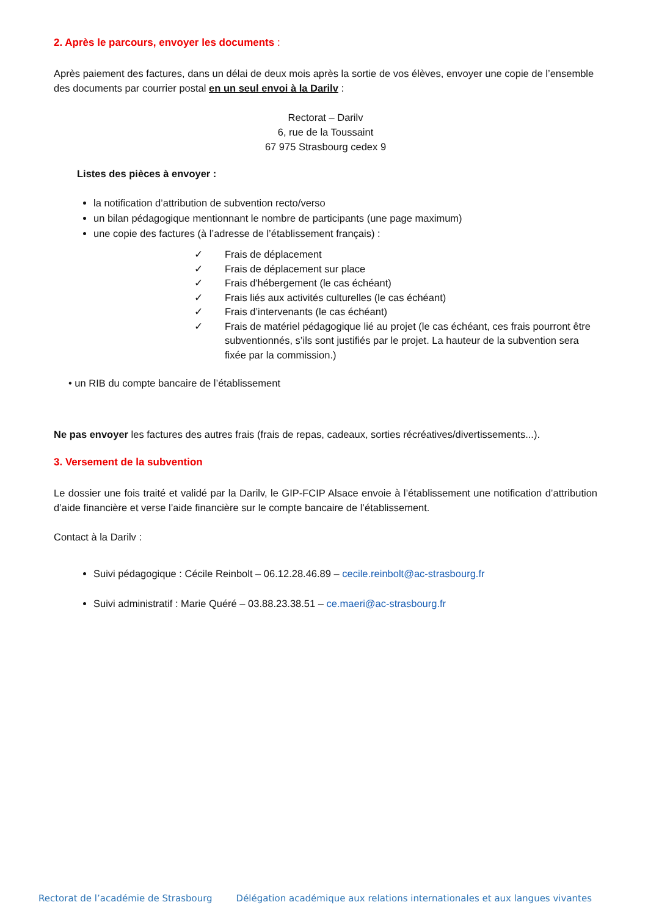2. Après le parcours, envoyer les documents :
Après paiement des factures, dans un délai de deux mois après la sortie de vos élèves, envoyer une copie de l’ensemble des documents par courrier postal en un seul envoi à la Darilv :
Rectorat – Darilv
6, rue de la Toussaint
67 975 Strasbourg cedex 9
Listes des pièces à envoyer :
la notification d’attribution de subvention recto/verso
un bilan pédagogique mentionnant le nombre de participants (une page maximum)
une copie des factures (à l’adresse de l’établissement français) :
✓ Frais de déplacement
✓ Frais de déplacement sur place
✓ Frais d'hébergement (le cas échéant)
✓ Frais liés aux activités culturelles (le cas échéant)
✓ Frais d’intervenants (le cas échéant)
✓ Frais de matériel pédagogique lié au projet (le cas échéant, ces frais pourront être subventionnés, s’ils sont justifiés par le projet. La hauteur de la subvention sera fixée par la commission.)
• un RIB du compte bancaire de l’établissement
Ne pas envoyer les factures des autres frais (frais de repas, cadeaux, sorties récréatives/divertissements...).
3. Versement de la subvention
Le dossier une fois traité et validé par la Darilv, le GIP-FCIP Alsace envoie à l’établissement une notification d’attribution d’aide financière et verse l’aide financière sur le compte bancaire de l’établissement.
Contact à la Darilv :
Suivi pédagogique : Cécile Reinbolt – 06.12.28.46.89 – cecile.reinbolt@ac-strasbourg.fr
Suivi administratif : Marie Quéré – 03.88.23.38.51 – ce.maeri@ac-strasbourg.fr
Rectorat de l’académie de Strasbourg Délégation académique aux relations internationales et aux langues vivantes